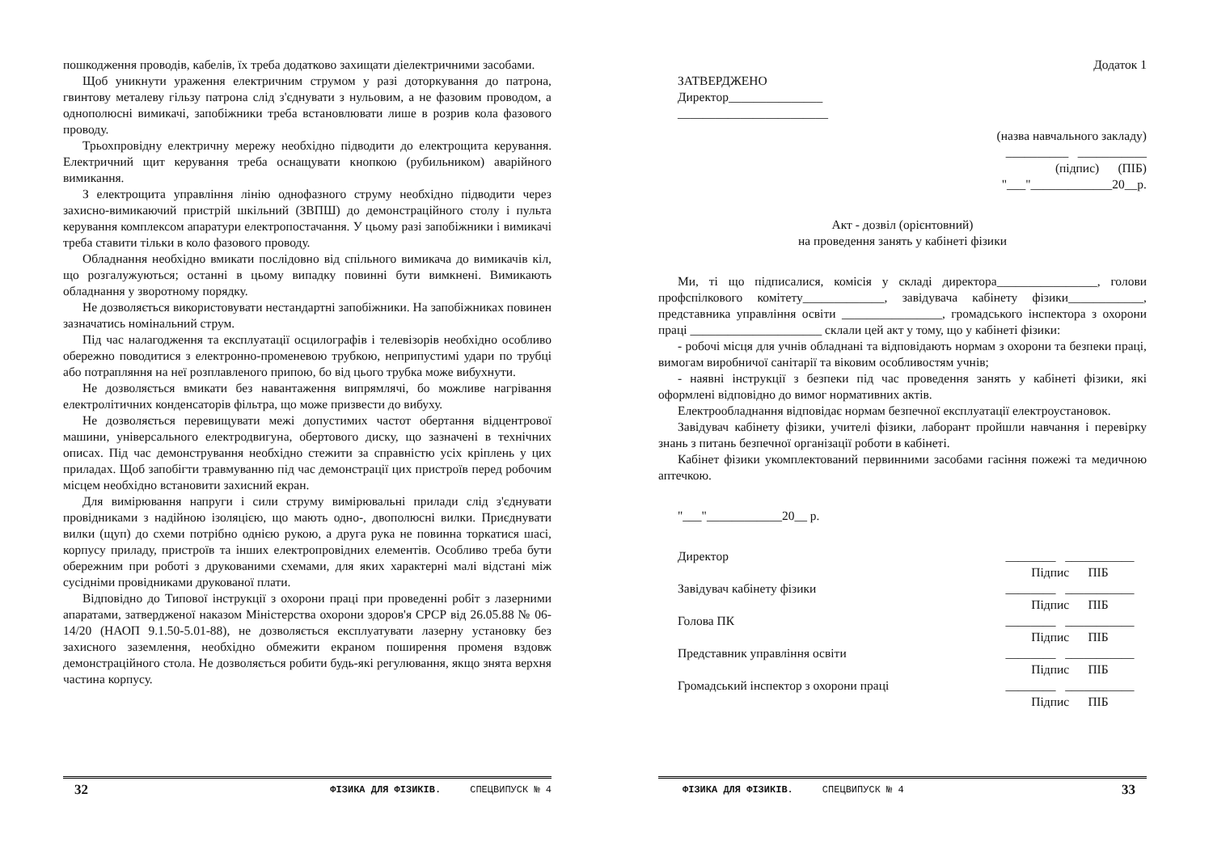пошкодження проводів, кабелів, їх треба додатково захищати діелектричними засобами.
Щоб уникнути ураження електричним струмом у разі доторкування до патрона, гвинтову металеву гільзу патрона слід з'єднувати з нульовим, а не фазовим проводом, а однополюсні вимикачі, запобіжники треба встановлювати лише в розрив кола фазового проводу.
Трьохпровідну електричну мережу необхідно підводити до електрощита керування. Електричний щит керування треба оснащувати кнопкою (рубильником) аварійного вимикання.
З електрощита управління лінію однофазного струму необхідно підводити через захисно-вимикаючий пристрій шкільний (ЗВПШ) до демонстраційного столу і пульта керування комплексом апаратури електропостачання. У цьому разі запобіжники і вимикачі треба ставити тільки в коло фазового проводу.
Обладнання необхідно вмикати послідовно від спільного вимикача до вимикачів кіл, що розгалужуються; останні в цьому випадку повинні бути вимкнені. Вимикають обладнання у зворотному порядку.
Не дозволяється використовувати нестандартні запобіжники. На запобіжниках повинен зазначатись номінальний струм.
Під час налагодження та експлуатації осцилографів і телевізорів необхідно особливо обережно поводитися з електронно-променевою трубкою, неприпустимі удари по трубці або потрапляння на неї розплавленого припою, бо від цього трубка може вибухнути.
Не дозволяється вмикати без навантаження випрямлячі, бо можливе нагрівання електролітичних конденсаторів фільтра, що може призвести до вибуху.
Не дозволяється перевищувати межі допустимих частот обертання відцентрової машини, універсального електродвигуна, обертового диску, що зазначені в технічних описах. Під час демонстрування необхідно стежити за справністю усіх кріплень у цих приладах. Щоб запобігти травмуванню під час демонстрації цих пристроїв перед робочим місцем необхідно встановити захисний екран.
Для вимірювання напруги і сили струму вимірювальні прилади слід з'єднувати провідниками з надійною ізоляцією, що мають одно-, двополюсні вилки. Приєднувати вилки (щуп) до схеми потрібно однією рукою, а друга рука не повинна торкатися шасі, корпусу приладу, пристроїв та інших електропровідних елементів. Особливо треба бути обережним при роботі з друкованими схемами, для яких характерні малі відстані між сусідніми провідниками друкованої плати.
Відповідно до Типової інструкції з охорони праці при проведенні робіт з лазерними апаратами, затвердженої наказом Міністерства охорони здоров'я СРСР від 26.05.88 № 06-14/20 (НАОП 9.1.50-5.01-88), не дозволяється експлуатувати лазерну установку без захисного заземлення, необхідно обмежити екраном поширення променя вздовж демонстраційного стола. Не дозволяється робити будь-які регулювання, якщо знята верхня частина корпусу.
32 ФІЗИКА ДЛЯ ФІЗИКІВ. СПЕЦВИПУСК № 4
Додаток 1
ЗАТВЕРДЖЕНО
Директор_______________
________________________
(назва навчального закладу)
__________ ___________
(підпис) (ПІБ)
"___"_____________20__р.
Акт - дозвіл (орієнтовний)
на проведення занять у кабінеті фізики
Ми, ті що підписалися, комісія у складі директора________________, голови профспілкового комітету_____________, завідувача кабінету фізики____________, представника управління освіти ________________, громадського інспектора з охорони праці _____________________ склали цей акт у тому, що у кабінеті фізики:
- робочі місця для учнів обладнані та відповідають нормам з охорони та безпеки праці, вимогам виробничої санітарії та віковим особливостям учнів;
- наявні інструкції з безпеки під час проведення занять у кабінеті фізики, які оформлені відповідно до вимог нормативних актів.
Електрообладнання відповідає нормам безпечної експлуатації електроустановок.
Завідувач кабінету фізики, учителі фізики, лаборант пройшли навчання і перевірку знань з питань безпечної організації роботи в кабінеті.
Кабінет фізики укомплектований первинними засобами гасіння пожежі та медичною аптечкою.
"___"____________20__ р.
Директор ________ ___________
Підпис ПІБ
Завідувач кабінету фізики ________ ___________
Підпис ПІБ
Голова ПК ________ ___________
Підпис ПІБ
Представник управління освіти ________ ___________
Підпис ПІБ
Громадський інспектор з охорони праці ________ ___________
Підпис ПІБ
ФІЗИКА ДЛЯ ФІЗИКІВ. СПЕЦВИПУСК № 4 33